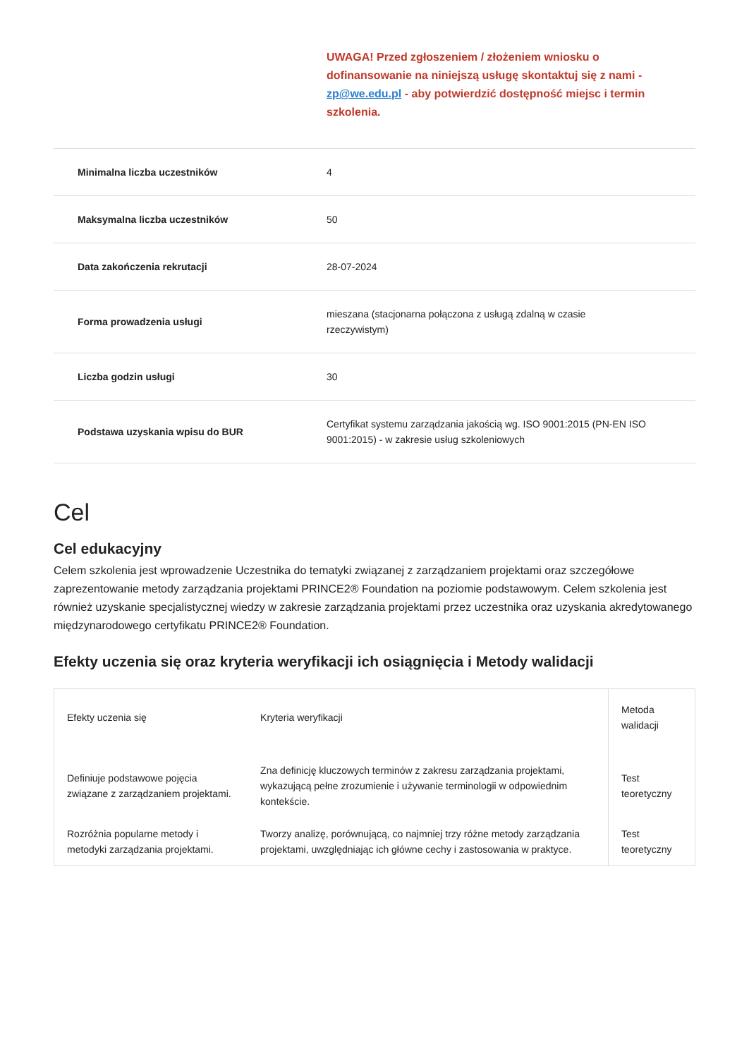UWAGA! Przed zgłoszeniem / złożeniem wniosku o dofinansowanie na niniejszą usługę skontaktuj się z nami - zp@we.edu.pl - aby potwierdzić dostępność miejsc i termin szkolenia.
| Minimalna liczba uczestników | 4 |
| Maksymalna liczba uczestników | 50 |
| Data zakończenia rekrutacji | 28-07-2024 |
| Forma prowadzenia usługi | mieszana (stacjonarna połączona z usługą zdalną w czasie rzeczywistym) |
| Liczba godzin usługi | 30 |
| Podstawa uzyskania wpisu do BUR | Certyfikat systemu zarządzania jakością wg. ISO 9001:2015 (PN-EN ISO 9001:2015) - w zakresie usług szkoleniowych |
Cel
Cel edukacyjny
Celem szkolenia jest wprowadzenie Uczestnika do tematyki związanej z zarządzaniem projektami oraz szczegółowe zaprezentowanie metody zarządzania projektami PRINCE2® Foundation na poziomie podstawowym. Celem szkolenia jest również uzyskanie specjalistycznej wiedzy w zakresie zarządzania projektami przez uczestnika oraz uzyskania akredytowanego międzynarodowego certyfikatu PRINCE2® Foundation.
Efekty uczenia się oraz kryteria weryfikacji ich osiągnięcia i Metody walidacji
| Efekty uczenia się | Kryteria weryfikacji | Metoda walidacji |
| --- | --- | --- |
| Definiuje podstawowe pojęcia związane z zarządzaniem projektami. | Zna definicję kluczowych terminów z zakresu zarządzania projektami, wykazującą pełne zrozumienie i używanie terminologii w odpowiednim kontekście. | Test teoretyczny |
| Rozróżnia popularne metody i metodyki zarządzania projektami. | Tworzy analizę, porównującą, co najmniej trzy różne metody zarządzania projektami, uwzględniając ich główne cechy i zastosowania w praktyce. | Test teoretyczny |